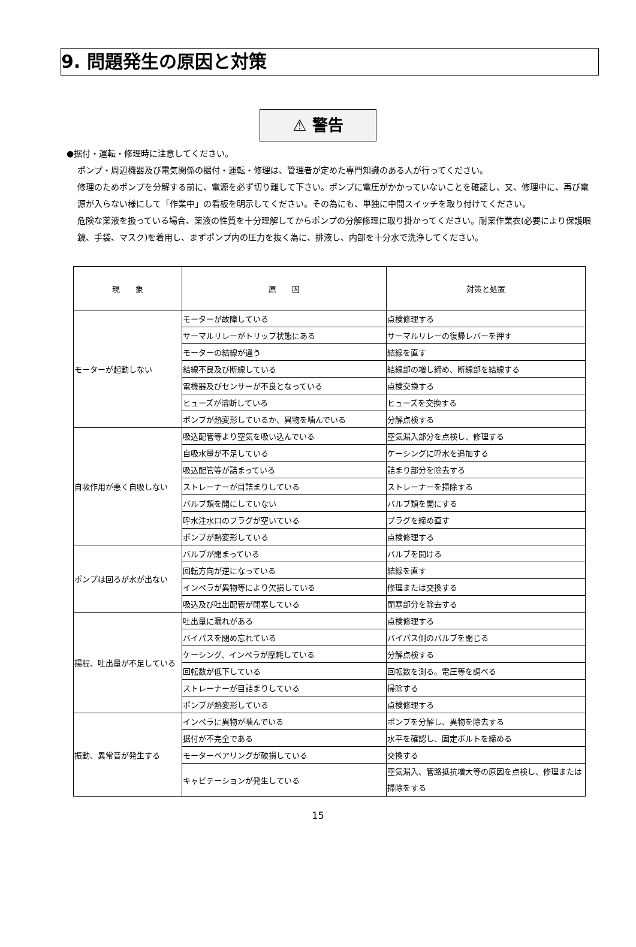9. 問題発生の原因と対策
⚠ 警告
●据付・運転・修理時に注意してください。
ポンプ・周辺機器及び電気関係の据付・運転・修理は、管理者が定めた専門知識のある人が行ってください。
修理のためポンプを分解する前に、電源を必ず切り離して下さい。ポンプに電圧がかかっていないことを確認し、又、修理中に、再び電源が入らない様にして「作業中」の看板を明示してください。その為にも、単独に中間スイッチを取り付けてください。
危険な薬液を扱っている場合、薬液の性質を十分理解してからポンプの分解修理に取り掛かってください。耐薬作業衣(必要により保護眼鏡、手袋、マスク)を着用し、まずポンプ内の圧力を抜く為に、排液し、内部を十分水で洗浄してください。
| 現 象 | 原 因 | 対策と処置 |
| --- | --- | --- |
| モーターが起動しない | モーターが故障している | 点検修理する |
| | サーマルリレーがトリップ状態にある | サーマルリレーの復帰レバーを押す |
| | モーターの結線が違う | 結線を直す |
| | 結線不良及び断線している | 結線部の増し締め、断線部を結線する |
| | 電機器及びセンサーが不良となっている | 点検交換する |
| | ヒューズが溶断している | ヒューズを交換する |
| | ポンプが熱変形しているか、異物を噛んでいる | 分解点検する |
| 自吸作用が悪く自吸しない | 吸込配管等より空気を吸い込んでいる | 空気漏入部分を点検し、修理する |
| | 自吸水量が不足している | ケーシングに呼水を追加する |
| | 吸込配管等が詰まっている | 詰まり部分を除去する |
| | ストレーナーが目詰まりしている | ストレーナーを掃除する |
| | バルブ類を開にしていない | バルブ類を開にする |
| | 呼水注水口のプラグが空いている | プラグを締め直す |
| | ポンプが熱変形している | 点検修理する |
| ポンプは回るが水が出ない | バルブが閉まっている | バルブを開ける |
| | 回転方向が逆になっている | 結線を直す |
| | インペラが異物等により欠損している | 修理または交換する |
| | 吸込及び吐出配管が閉塞している | 閉塞部分を除去する |
| 揚程、吐出量が不足している | 吐出量に漏れがある | 点検修理する |
| | バイパスを閉め忘れている | バイパス側のバルブを閉じる |
| | ケーシング、インペラが摩耗している | 分解点検する |
| | 回転数が低下している | 回転数を測る。電圧等を調べる |
| | ストレーナーが目詰まりしている | 掃除する |
| | ポンプが熱変形している | 点検修理する |
| 振動、異常音が発生する | インペラに異物が噛んでいる | ポンプを分解し、異物を除去する |
| | 据付が不完全である | 水平を確認し、固定ボルトを締める |
| | モーターベアリングが破損している | 交換する |
| | キャビテーションが発生している | 空気漏入、管路抵抗増大等の原因を点検し、修理または掃除をする |
15